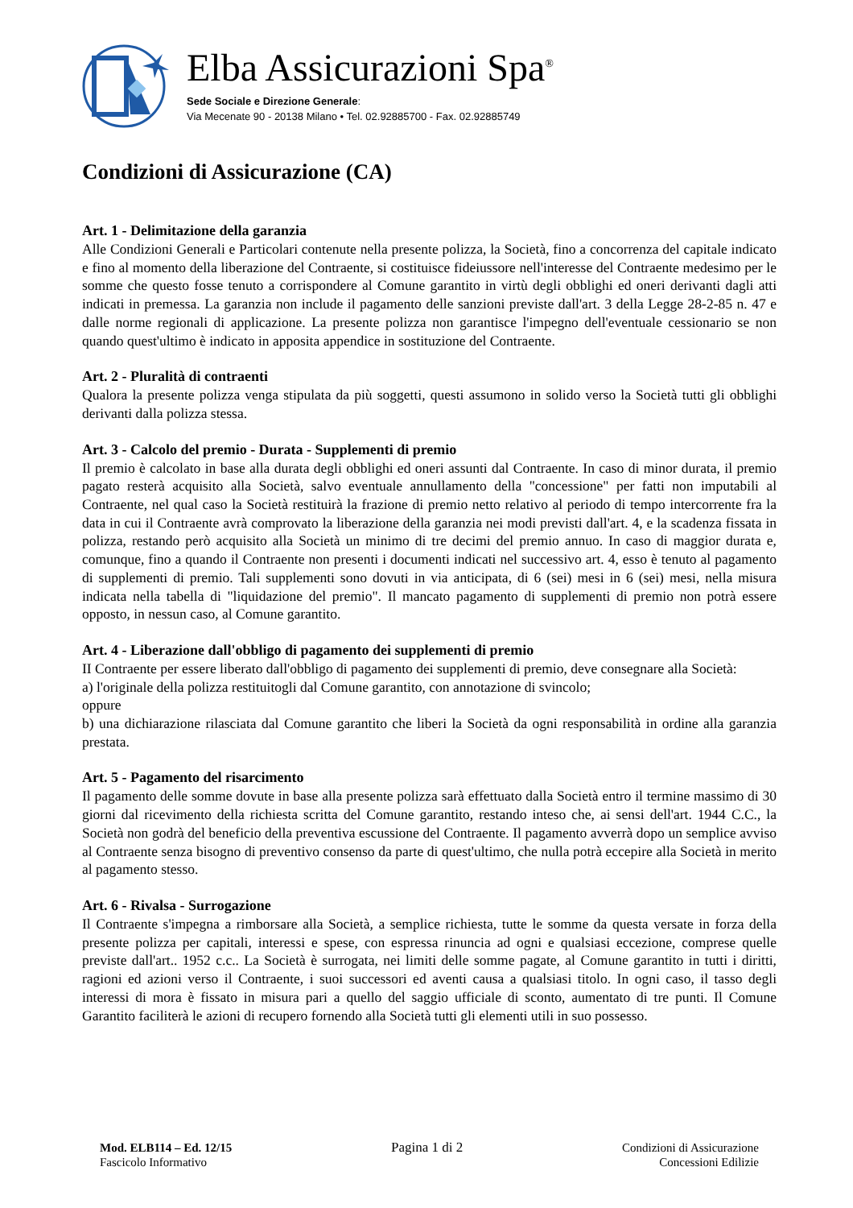Elba Assicurazioni Spa<sup>®</sup>
Sede Sociale e Direzione Generale:
Via Mecenate 90 - 20138 Milano • Tel. 02.92885700 - Fax. 02.92885749
Condizioni di Assicurazione (CA)
Art. 1 - Delimitazione della garanzia
Alle Condizioni Generali e Particolari contenute nella presente polizza, la Società, fino a concorrenza del capitale indicato e fino al momento della liberazione del Contraente, si costituisce fideiussore nell'interesse del Contraente medesimo per le somme che questo fosse tenuto a corrispondere al Comune garantito in virtù degli obblighi ed oneri derivanti dagli atti indicati in premessa. La garanzia non include il pagamento delle sanzioni previste dall'art. 3 della Legge 28-2-85 n. 47 e dalle norme regionali di applicazione. La presente polizza non garantisce l'impegno dell'eventuale cessionario se non quando quest'ultimo è indicato in apposita appendice in sostituzione del Contraente.
Art. 2 - Pluralità di contraenti
Qualora la presente polizza venga stipulata da più soggetti, questi assumono in solido verso la Società tutti gli obblighi derivanti dalla polizza stessa.
Art. 3 - Calcolo del premio - Durata - Supplementi di premio
Il premio è calcolato in base alla durata degli obblighi ed oneri assunti dal Contraente. In caso di minor durata, il premio pagato resterà acquisito alla Società, salvo eventuale annullamento della "concessione" per fatti non imputabili al Contraente, nel qual caso la Società restituirà la frazione di premio netto relativo al periodo di tempo intercorrente fra la data in cui il Contraente avrà comprovato la liberazione della garanzia nei modi previsti dall'art. 4, e la scadenza fissata in polizza, restando però acquisito alla Società un minimo di tre decimi del premio annuo. In caso di maggior durata e, comunque, fino a quando il Contraente non presenti i documenti indicati nel successivo art. 4, esso è tenuto al pagamento di supplementi di premio. Tali supplementi sono dovuti in via anticipata, di 6 (sei) mesi in 6 (sei) mesi, nella misura indicata nella tabella di "liquidazione del premio". Il mancato pagamento di supplementi di premio non potrà essere opposto, in nessun caso, al Comune garantito.
Art. 4 - Liberazione dall'obbligo di pagamento dei supplementi di premio
II Contraente per essere liberato dall'obbligo di pagamento dei supplementi di premio, deve consegnare alla Società:
a) l'originale della polizza restituitogli dal Comune garantito, con annotazione di svincolo;
oppure
b) una dichiarazione rilasciata dal Comune garantito che liberi la Società da ogni responsabilità in ordine alla garanzia prestata.
Art. 5 - Pagamento del risarcimento
Il pagamento delle somme dovute in base alla presente polizza sarà effettuato dalla Società entro il termine massimo di 30 giorni dal ricevimento della richiesta scritta del Comune garantito, restando inteso che, ai sensi dell'art. 1944 C.C., la Società non godrà del beneficio della preventiva escussione del Contraente. Il pagamento avverrà dopo un semplice avviso al Contraente senza bisogno di preventivo consenso da parte di quest'ultimo, che nulla potrà eccepire alla Società in merito al pagamento stesso.
Art. 6 - Rivalsa - Surrogazione
Il Contraente s'impegna a rimborsare alla Società, a semplice richiesta, tutte le somme da questa versate in forza della presente polizza per capitali, interessi e spese, con espressa rinuncia ad ogni e qualsiasi eccezione, comprese quelle previste dall'art.. 1952 c.c.. La Società è surrogata, nei limiti delle somme pagate, al Comune garantito in tutti i diritti, ragioni ed azioni verso il Contraente, i suoi successori ed aventi causa a qualsiasi titolo. In ogni caso, il tasso degli interessi di mora è fissato in misura pari a quello del saggio ufficiale di sconto, aumentato di tre punti. Il Comune Garantito faciliterà le azioni di recupero fornendo alla Società tutti gli elementi utili in suo possesso.
Mod. ELB114 – Ed. 12/15
Fascicolo Informativo
Pagina 1 di 2 Condizioni di Assicurazione
Concessioni Edilizie